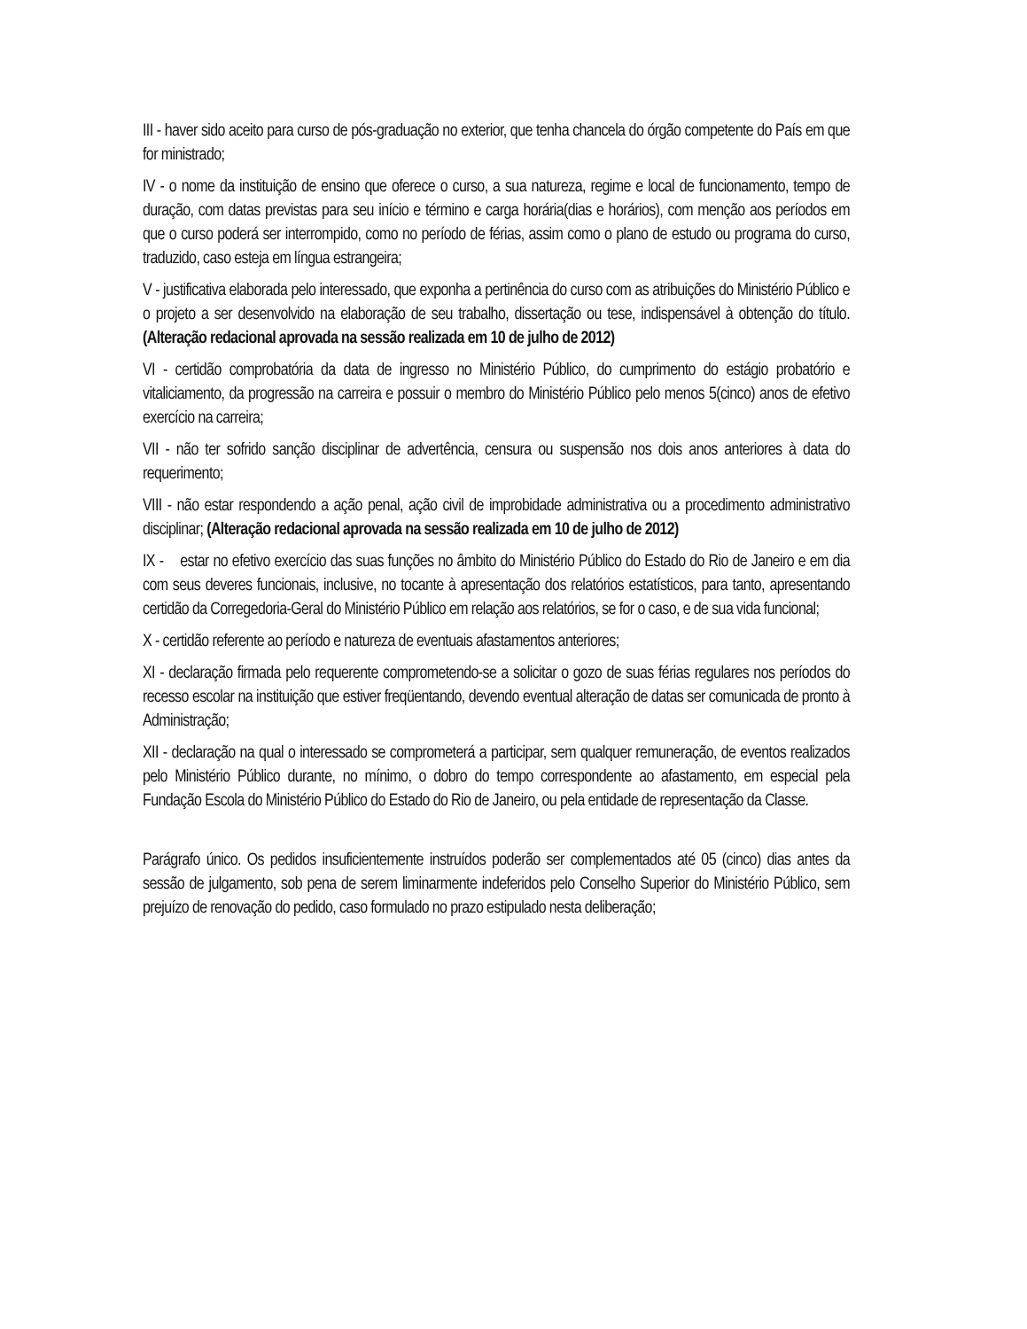III - haver sido aceito para curso de pós-graduação no exterior, que tenha chancela do órgão competente do País em que for ministrado;
IV - o nome da instituição de ensino que oferece o curso, a sua natureza, regime e local de funcionamento, tempo de duração, com datas previstas para seu início e término e carga horária(dias e horários), com menção aos períodos em que o curso poderá ser interrompido, como no período de férias, assim como o plano de estudo ou programa do curso, traduzido, caso esteja em língua estrangeira;
V - justificativa elaborada pelo interessado, que exponha a pertinência do curso com as atribuições do Ministério Público e o projeto a ser desenvolvido na elaboração de seu trabalho, dissertação ou tese, indispensável à obtenção do título. (Alteração redacional aprovada na sessão realizada em 10 de julho de 2012)
VI - certidão comprobatória da data de ingresso no Ministério Público, do cumprimento do estágio probatório e vitaliciamento, da progressão na carreira e possuir o membro do Ministério Público pelo menos 5(cinco) anos de efetivo exercício na carreira;
VII - não ter sofrido sanção disciplinar de advertência, censura ou suspensão nos dois anos anteriores à data do requerimento;
VIII - não estar respondendo a ação penal, ação civil de improbidade administrativa ou a procedimento administrativo disciplinar; (Alteração redacional aprovada na sessão realizada em 10 de julho de 2012)
IX - estar no efetivo exercício das suas funções no âmbito do Ministério Público do Estado do Rio de Janeiro e em dia com seus deveres funcionais, inclusive, no tocante à apresentação dos relatórios estatísticos, para tanto, apresentando certidão da Corregedoria-Geral do Ministério Público em relação aos relatórios, se for o caso, e de sua vida funcional;
X - certidão referente ao período e natureza de eventuais afastamentos anteriores;
XI - declaração firmada pelo requerente comprometendo-se a solicitar o gozo de suas férias regulares nos períodos do recesso escolar na instituição que estiver freqüentando, devendo eventual alteração de datas ser comunicada de pronto à Administração;
XII - declaração na qual o interessado se comprometerá a participar, sem qualquer remuneração, de eventos realizados pelo Ministério Público durante, no mínimo, o dobro do tempo correspondente ao afastamento, em especial pela Fundação Escola do Ministério Público do Estado do Rio de Janeiro, ou pela entidade de representação da Classe.
Parágrafo único. Os pedidos insuficientemente instruídos poderão ser complementados até 05 (cinco) dias antes da sessão de julgamento, sob pena de serem liminarmente indeferidos pelo Conselho Superior do Ministério Público, sem prejuízo de renovação do pedido, caso formulado no prazo estipulado nesta deliberação;